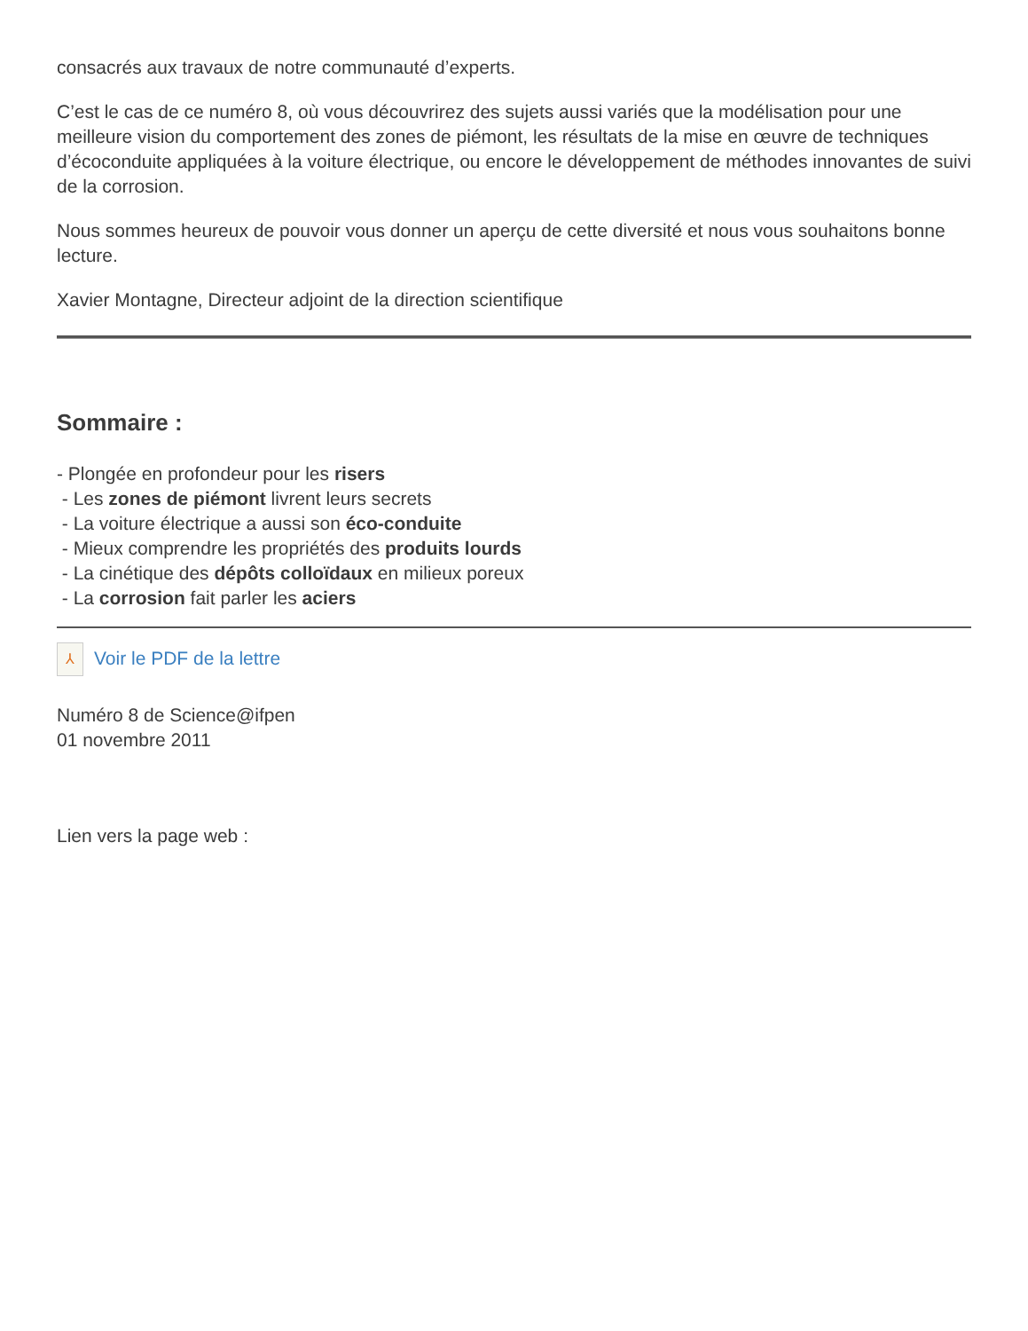consacrés aux travaux de notre communauté d’experts.
C’est le cas de ce numéro 8, où vous découvrirez des sujets aussi variés que la modélisation pour une meilleure vision du comportement des zones de piémont, les résultats de la mise en œuvre de techniques d’écoconduite appliquées à la voiture électrique, ou encore le développement de méthodes innovantes de suivi de la corrosion.
Nous sommes heureux de pouvoir vous donner un aperçu de cette diversité et nous vous souhaitons bonne lecture.
Xavier Montagne, Directeur adjoint de la direction scientifique
Sommaire :
- Plongée en profondeur pour les risers
- Les zones de piémont livrent leurs secrets
- La voiture électrique a aussi son éco-conduite
- Mieux comprendre les propriétés des produits lourds
- La cinétique des dépôts colloïdaux en milieux poreux
- La corrosion fait parler les aciers
⅄ Voir le PDF de la lettre
Numéro 8 de Science@ifpen
01 novembre 2011
Lien vers la page web :